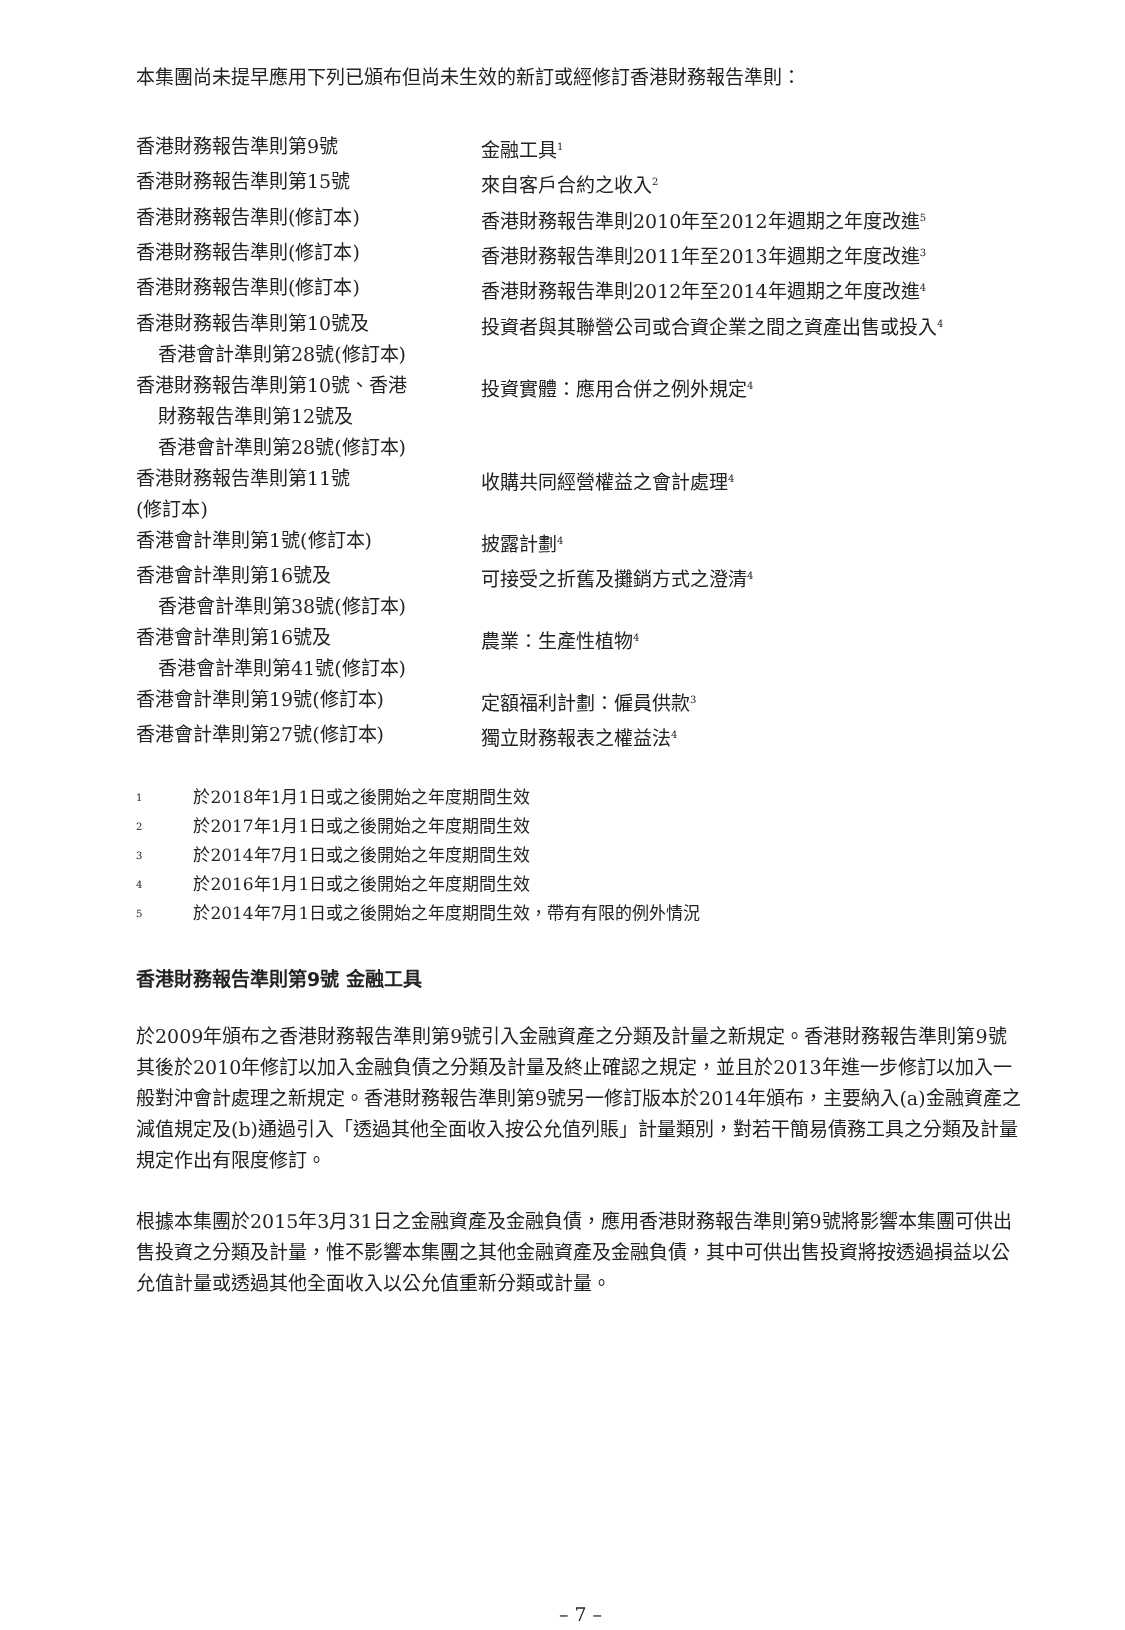本集團尚未提早應用下列已頒布但尚未生效的新訂或經修訂香港財務報告準則：
| 香港財務報告準則第9號 | 金融工具<sup>1</sup> |
| 香港財務報告準則第15號 | 來自客戶合約之收入<sup>2</sup> |
| 香港財務報告準則(修訂本) | 香港財務報告準則2010年至2012年週期之年度改進<sup>5</sup> |
| 香港財務報告準則(修訂本) | 香港財務報告準則2011年至2013年週期之年度改進<sup>3</sup> |
| 香港財務報告準則(修訂本) | 香港財務報告準則2012年至2014年週期之年度改進<sup>4</sup> |
| 香港財務報告準則第10號及 香港會計準則第28號(修訂本) | 投資者與其聯營公司或合資企業之間之資產出售或投入<sup>4</sup> |
| 香港財務報告準則第10號、香港 財務報告準則第12號及 香港會計準則第28號(修訂本) | 投資實體：應用合併之例外規定<sup>4</sup> |
| 香港財務報告準則第11號 (修訂本) | 收購共同經營權益之會計處理<sup>4</sup> |
| 香港會計準則第1號(修訂本) | 披露計劃<sup>4</sup> |
| 香港會計準則第16號及 香港會計準則第38號(修訂本) | 可接受之折舊及攤銷方式之澄清<sup>4</sup> |
| 香港會計準則第16號及 香港會計準則第41號(修訂本) | 農業：生產性植物<sup>4</sup> |
| 香港會計準則第19號(修訂本) | 定額福利計劃：僱員供款<sup>3</sup> |
| 香港會計準則第27號(修訂本) | 獨立財務報表之權益法<sup>4</sup> |
1 於2018年1月1日或之後開始之年度期間生效
2 於2017年1月1日或之後開始之年度期間生效
3 於2014年7月1日或之後開始之年度期間生效
4 於2016年1月1日或之後開始之年度期間生效
5 於2014年7月1日或之後開始之年度期間生效，帶有有限的例外情況
香港財務報告準則第9號 金融工具
於2009年頒布之香港財務報告準則第9號引入金融資產之分類及計量之新規定。香港財務報告準則第9號其後於2010年修訂以加入金融負債之分類及計量及終止確認之規定，並且於2013年進一步修訂以加入一般對沖會計處理之新規定。香港財務報告準則第9號另一修訂版本於2014年頒布，主要納入(a)金融資產之減值規定及(b)通過引入「透過其他全面收入按公允值列賬」計量類別，對若干簡易債務工具之分類及計量規定作出有限度修訂。
根據本集團於2015年3月31日之金融資產及金融負債，應用香港財務報告準則第9號將影響本集團可供出售投資之分類及計量，惟不影響本集團之其他金融資產及金融負債，其中可供出售投資將按透過損益以公允值計量或透過其他全面收入以公允值重新分類或計量。
– 7 –